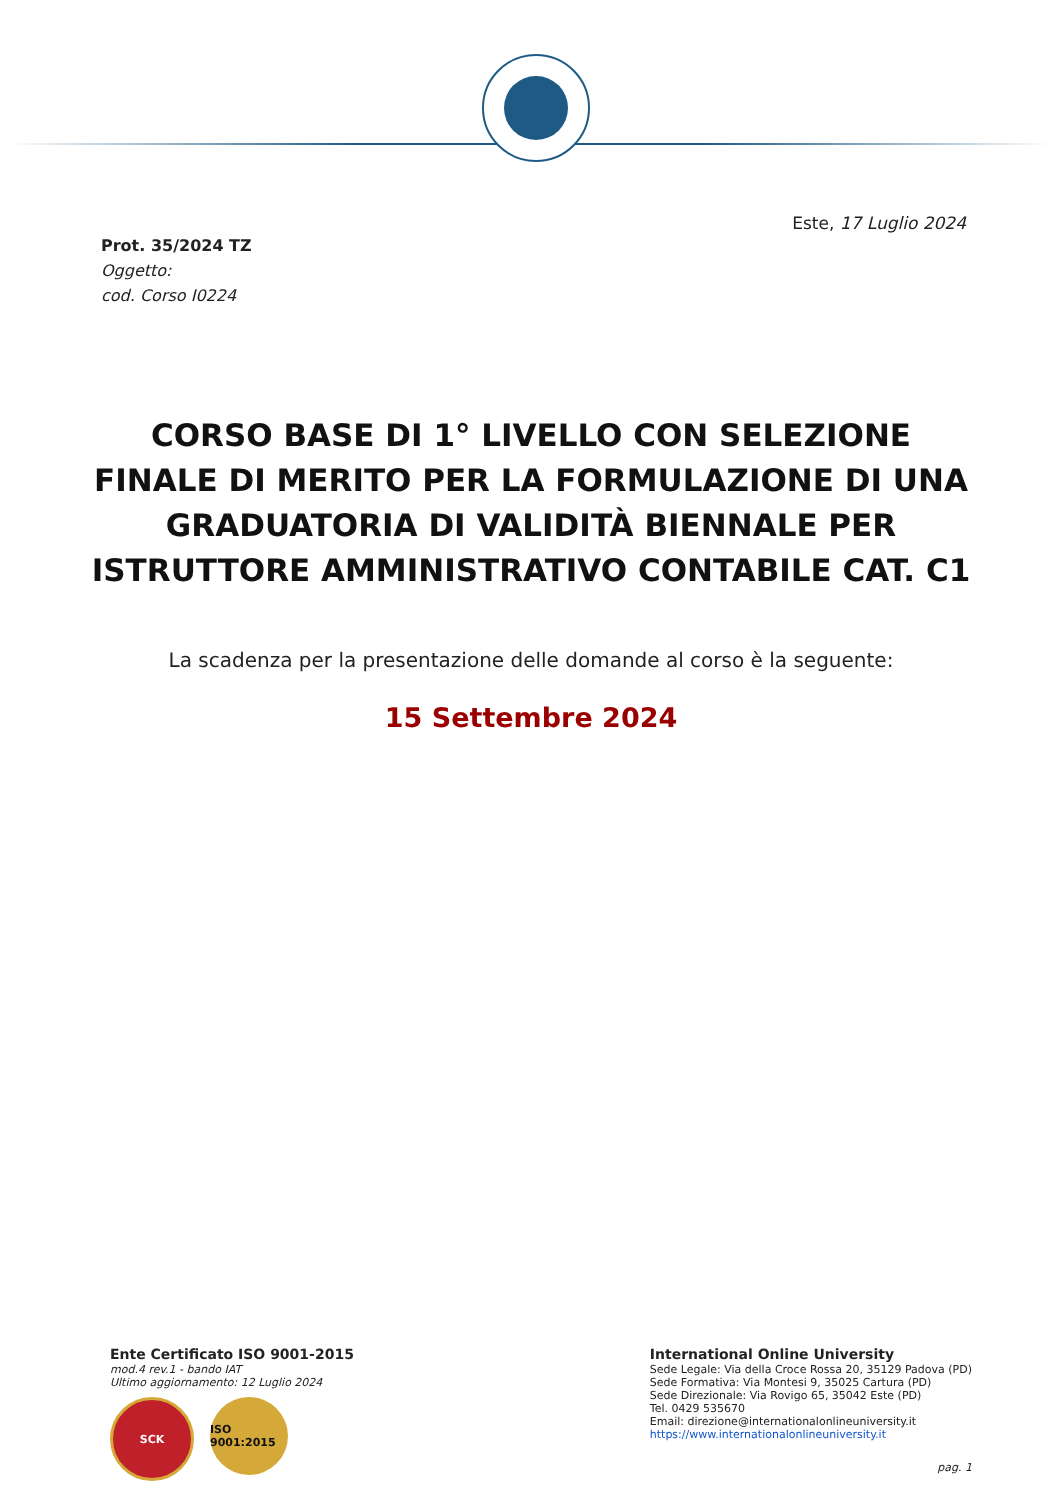Este, 17 Luglio 2024
Prot. 35/2024 TZ
Oggetto:
cod. Corso I0224
CORSO BASE DI 1° LIVELLO CON SELEZIONE FINALE DI MERITO PER LA FORMULAZIONE DI UNA GRADUATORIA DI VALIDITÀ BIENNALE PER ISTRUTTORE AMMINISTRATIVO CONTABILE CAT. C1
La scadenza per la presentazione delle domande al corso è la seguente:
15 Settembre 2024
Ente Certificato ISO 9001-2015
mod.4 rev.1 - bando IAT
Ultimo aggiornamento: 12 Luglio 2024
SCK ISO 9001:2015
International Online University
Sede Legale: Via della Croce Rossa 20, 35129 Padova (PD)
Sede Formativa: Via Montesi 9, 35025 Cartura (PD)
Sede Direzionale: Via Rovigo 65, 35042 Este (PD)
Tel. 0429 535670
Email: direzione@internationalonlineuniversity.it
https://www.internationalonlineuniversity.it
pag. 1